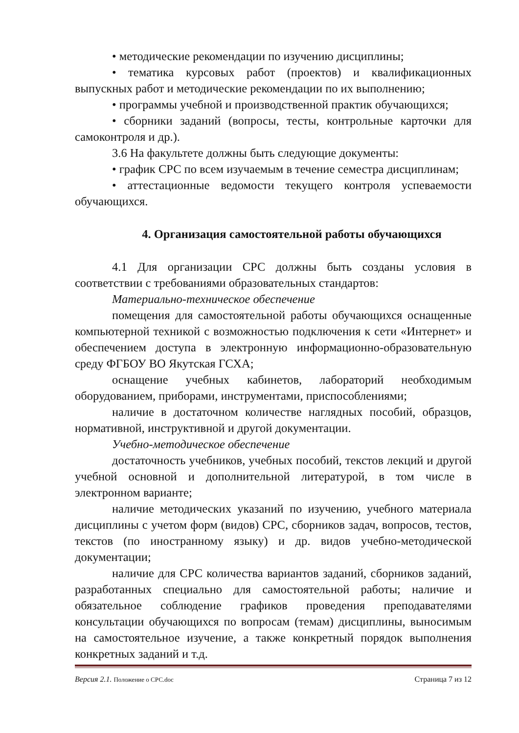• методические рекомендации по изучению дисциплины;
• тематика курсовых работ (проектов) и квалификационных выпускных работ и методические рекомендации по их выполнению;
• программы учебной и производственной практик обучающихся;
• сборники заданий (вопросы, тесты, контрольные карточки для самоконтроля и др.).
3.6 На факультете должны быть следующие документы:
• график СРС по всем изучаемым в течение семестра дисциплинам;
• аттестационные ведомости текущего контроля успеваемости обучающихся.
4. Организация самостоятельной работы обучающихся
4.1 Для организации СРС должны быть созданы условия в соответствии с требованиями образовательных стандартов:
Материально-техническое обеспечение
помещения для самостоятельной работы обучающихся оснащенные компьютерной техникой с возможностью подключения к сети «Интернет» и обеспечением доступа в электронную информационно-образовательную среду ФГБОУ ВО Якутская ГСХА;
оснащение учебных кабинетов, лабораторий необходимым оборудованием, приборами, инструментами, приспособлениями;
наличие в достаточном количестве наглядных пособий, образцов, нормативной, инструктивной и другой документации.
Учебно-методическое обеспечение
достаточность учебников, учебных пособий, текстов лекций и другой учебной основной и дополнительной литературой, в том числе в электронном варианте;
наличие методических указаний по изучению, учебного материала дисциплины с учетом форм (видов) СРС, сборников задач, вопросов, тестов, текстов (по иностранному языку) и др. видов учебно-методической документации;
наличие для СРС количества вариантов заданий, сборников заданий, разработанных специально для самостоятельной работы; наличие и обязательное соблюдение графиков проведения преподавателями консультации обучающихся по вопросам (темам) дисциплины, выносимым на самостоятельное изучение, а также конкретный порядок выполнения конкретных заданий и т.д.
Версия 2.1. Положение о СРС.doc Страница 7 из 12